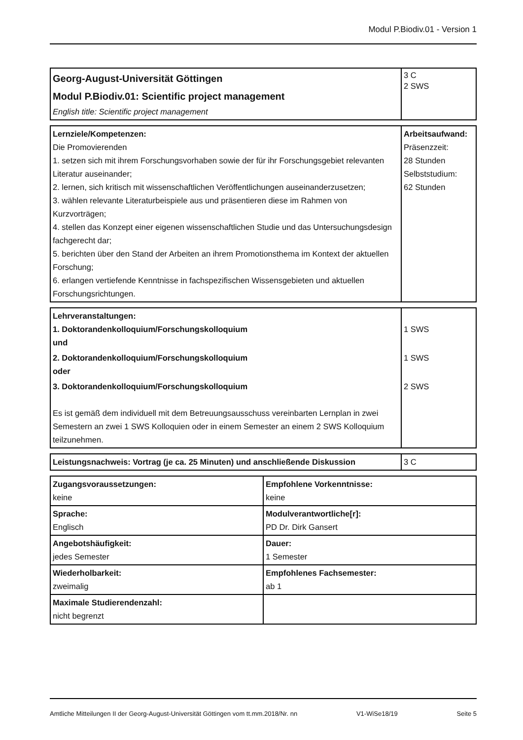Modul P.Biodiv.01 - Version 1
| Georg-August-Universität Göttingen Modul P.Biodiv.01: Scientific project management English title: Scientific project management | 3 C 2 SWS |
| Lernziele/Kompetenzen: Die Promovierenden 1. setzen sich mit ihrem Forschungsvorhaben sowie der für ihr Forschungsgebiet relevanten Literatur auseinander; 2. lernen, sich kritisch mit wissenschaftlichen Veröffentlichungen auseinanderzusetzen; 3. wählen relevante Literaturbeispiele aus und präsentieren diese im Rahmen von Kurzvorträgen; 4. stellen das Konzept einer eigenen wissenschaftlichen Studie und das Untersuchungsdesign fachgerecht dar; 5. berichten über den Stand der Arbeiten an ihrem Promotionsthema im Kontext der aktuellen Forschung; 6. erlangen vertiefende Kenntnisse in fachspezifischen Wissensgebieten und aktuellen Forschungsrichtungen. | Arbeitsaufwand: Präsenzzeit: 28 Stunden Selbststudium: 62 Stunden |
| Lehrveranstaltungen: 1. Doktorandenkolloquium/Forschungskolloquium und | 1 SWS |
| 2. Doktorandenkolloquium/Forschungskolloquium oder | 1 SWS |
| 3. Doktorandenkolloquium/Forschungskolloquium Es ist gemäß dem individuell mit dem Betreuungsausschuss vereinbarten Lernplan in zwei Semestern an zwei 1 SWS Kolloquien oder in einem Semester an einem 2 SWS Kolloquium teilzunehmen. | 2 SWS |
| Leistungsnachweis: Vortrag (je ca. 25 Minuten) und anschließende Diskussion | 3 C |
| Zugangsvoraussetzungen: keine | Empfohlene Vorkenntnisse: keine |
| Sprache: Englisch | Modulverantwortliche[r]: PD Dr. Dirk Gansert |
| Angebotshäufigkeit: jedes Semester | Dauer: 1 Semester |
| Wiederholbarkeit: zweimalig | Empfohlenes Fachsemester: ab 1 |
| Maximale Studierendenzahl: nicht begrenzt | |
Amtliche Mitteilungen II der Georg-August-Universität Göttingen vom tt.mm.2018/Nr. nn V1-WiSe18/19 Seite 5